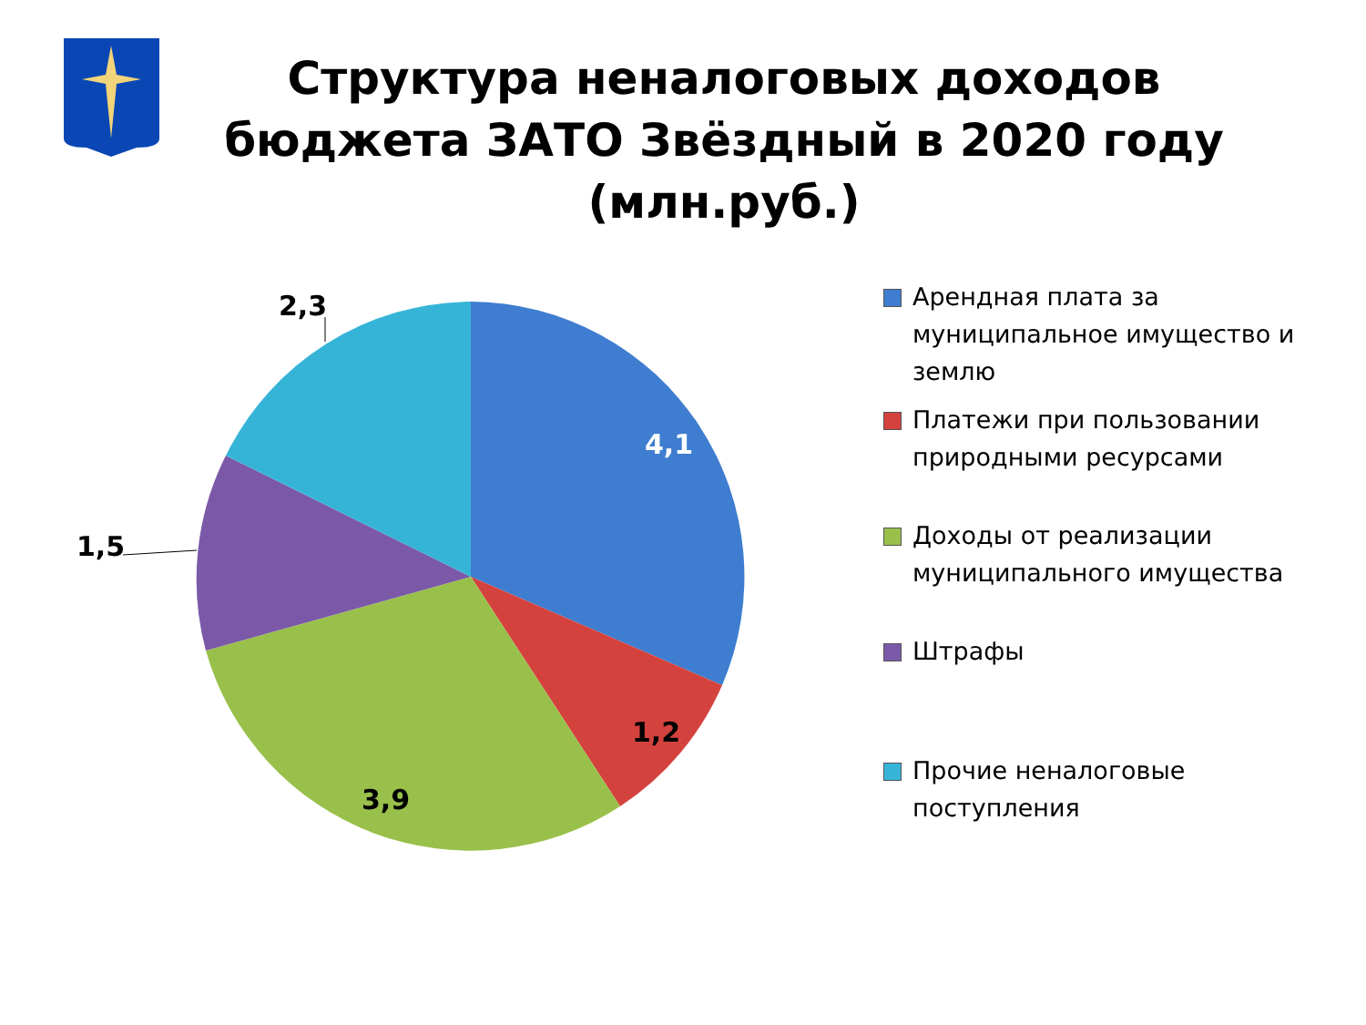Структура неналоговых доходов бюджета ЗАТО Звёздный в 2020 году (млн.руб.)
2,3
4,1
1,5
1,2
3,9
Арендная плата за муниципальное имущество и землю
Платежи при пользовании природными ресурсами
Доходы от реализации муниципального имущества
Штрафы
Прочие неналоговые поступления